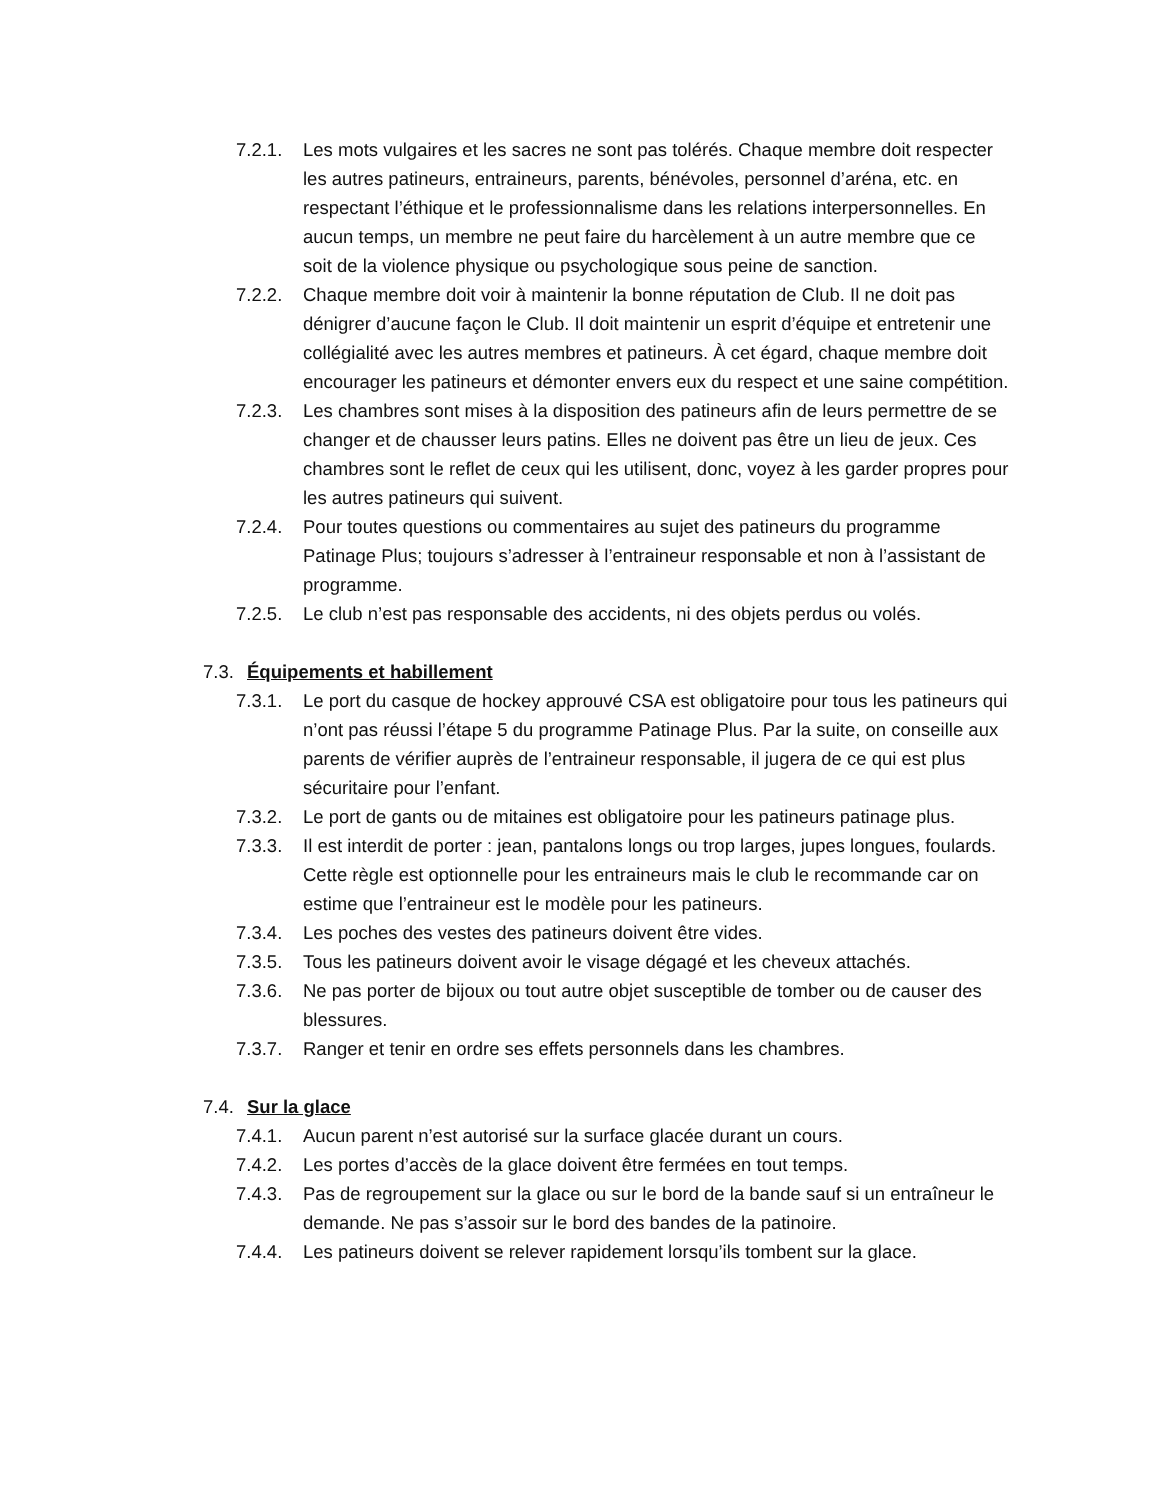7.2.1. Les mots vulgaires et les sacres ne sont pas tolérés. Chaque membre doit respecter les autres patineurs, entraineurs, parents, bénévoles, personnel d’aréna, etc. en respectant l’éthique et le professionnalisme dans les relations interpersonnelles. En aucun temps, un membre ne peut faire du harcèlement à un autre membre que ce soit de la violence physique ou psychologique sous peine de sanction.
7.2.2. Chaque membre doit voir à maintenir la bonne réputation de Club. Il ne doit pas dénigrer d’aucune façon le Club. Il doit maintenir un esprit d’équipe et entretenir une collégialité avec les autres membres et patineurs. À cet égard, chaque membre doit encourager les patineurs et démonter envers eux du respect et une saine compétition.
7.2.3. Les chambres sont mises à la disposition des patineurs afin de leurs permettre de se changer et de chausser leurs patins. Elles ne doivent pas être un lieu de jeux. Ces chambres sont le reflet de ceux qui les utilisent, donc, voyez à les garder propres pour les autres patineurs qui suivent.
7.2.4. Pour toutes questions ou commentaires au sujet des patineurs du programme Patinage Plus; toujours s’adresser à l’entraineur responsable et non à l’assistant de programme.
7.2.5. Le club n’est pas responsable des accidents, ni des objets perdus ou volés.
7.3. Équipements et habillement
7.3.1. Le port du casque de hockey approuvé CSA est obligatoire pour tous les patineurs qui n’ont pas réussi l’étape 5 du programme Patinage Plus. Par la suite, on conseille aux parents de vérifier auprès de l’entraineur responsable, il jugera de ce qui est plus sécuritaire pour l’enfant.
7.3.2. Le port de gants ou de mitaines est obligatoire pour les patineurs patinage plus.
7.3.3. Il est interdit de porter : jean, pantalons longs ou trop larges, jupes longues, foulards. Cette règle est optionnelle pour les entraineurs mais le club le recommande car on estime que l’entraineur est le modèle pour les patineurs.
7.3.4. Les poches des vestes des patineurs doivent être vides.
7.3.5. Tous les patineurs doivent avoir le visage dégagé et les cheveux attachés.
7.3.6. Ne pas porter de bijoux ou tout autre objet susceptible de tomber ou de causer des blessures.
7.3.7. Ranger et tenir en ordre ses effets personnels dans les chambres.
7.4. Sur la glace
7.4.1. Aucun parent n’est autorisé sur la surface glacée durant un cours.
7.4.2. Les portes d’accès de la glace doivent être fermées en tout temps.
7.4.3. Pas de regroupement sur la glace ou sur le bord de la bande sauf si un entraîneur le demande. Ne pas s’assoir sur le bord des bandes de la patinoire.
7.4.4. Les patineurs doivent se relever rapidement lorsqu’ils tombent sur la glace.